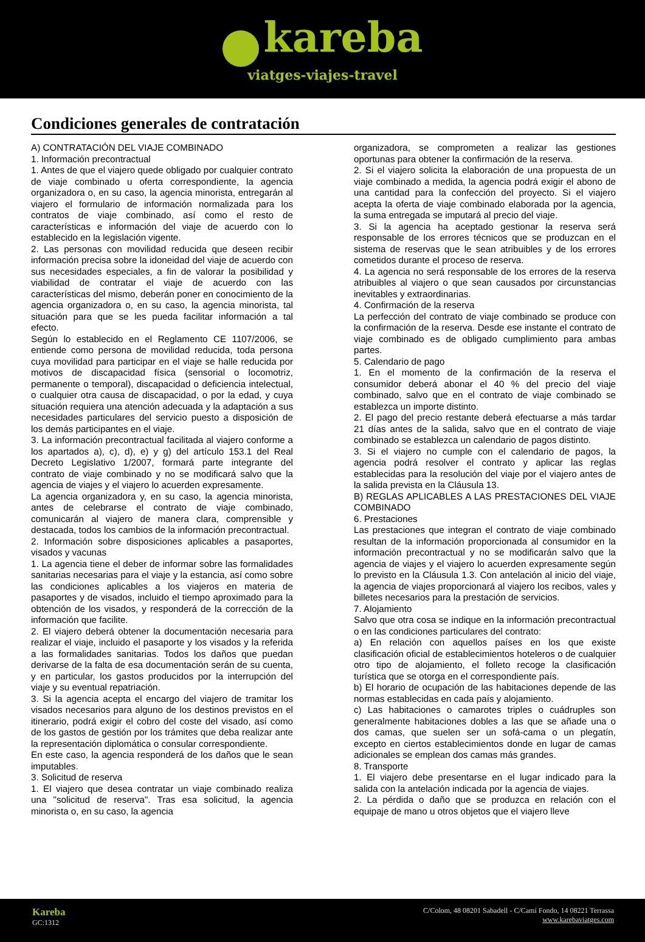kareba
viatges-viajes-travel
Condiciones generales de contratación
A) CONTRATACIÓN DEL VIAJE COMBINADO
1. Información precontractual
1. Antes de que el viajero quede obligado por cualquier contrato de viaje combinado u oferta correspondiente, la agencia organizadora o, en su caso, la agencia minorista, entregarán al viajero el formulario de información normalizada para los contratos de viaje combinado, así como el resto de características e información del viaje de acuerdo con lo establecido en la legislación vigente.
2. Las personas con movilidad reducida que deseen recibir información precisa sobre la idoneidad del viaje de acuerdo con sus necesidades especiales, a fin de valorar la posibilidad y viabilidad de contratar el viaje de acuerdo con las características del mismo, deberán poner en conocimiento de la agencia organizadora o, en su caso, la agencia minorista, tal situación para que se les pueda facilitar información a tal efecto.
Según lo establecido en el Reglamento CE 1107/2006, se entiende como persona de movilidad reducida, toda persona cuya movilidad para participar en el viaje se halle reducida por motivos de discapacidad física (sensorial o locomotriz, permanente o temporal), discapacidad o deficiencia intelectual, o cualquier otra causa de discapacidad, o por la edad, y cuya situación requiera una atención adecuada y la adaptación a sus necesidades particulares del servicio puesto a disposición de los demás participantes en el viaje.
3. La información precontractual facilitada al viajero conforme a los apartados a), c), d), e) y g) del artículo 153.1 del Real Decreto Legislativo 1/2007, formará parte integrante del contrato de viaje combinado y no se modificará salvo que la agencia de viajes y el viajero lo acuerden expresamente.
La agencia organizadora y, en su caso, la agencia minorista, antes de celebrarse el contrato de viaje combinado, comunicarán al viajero de manera clara, comprensible y destacada, todos los cambios de la información precontractual.
2. Información sobre disposiciones aplicables a pasaportes, visados y vacunas
1. La agencia tiene el deber de informar sobre las formalidades sanitarias necesarias para el viaje y la estancia, así como sobre las condiciones aplicables a los viajeros en materia de pasaportes y de visados, incluido el tiempo aproximado para la obtención de los visados, y responderá de la corrección de la información que facilite.
2. El viajero deberá obtener la documentación necesaria para realizar el viaje, incluido el pasaporte y los visados y la referida a las formalidades sanitarias. Todos los daños que puedan derivarse de la falta de esa documentación serán de su cuenta, y en particular, los gastos producidos por la interrupción del viaje y su eventual repatriación.
3. Si la agencia acepta el encargo del viajero de tramitar los visados necesarios para alguno de los destinos previstos en el itinerario, podrá exigir el cobro del coste del visado, así como de los gastos de gestión por los trámites que deba realizar ante la representación diplomática o consular correspondiente.
En este caso, la agencia responderá de los daños que le sean imputables.
3. Solicitud de reserva
1. El viajero que desea contratar un viaje combinado realiza una "solicitud de reserva". Tras esa solicitud, la agencia minorista o, en su caso, la agencia
organizadora, se comprometen a realizar las gestiones oportunas para obtener la confirmación de la reserva.
2. Si el viajero solicita la elaboración de una propuesta de un viaje combinado a medida, la agencia podrá exigir el abono de una cantidad para la confección del proyecto. Si el viajero acepta la oferta de viaje combinado elaborada por la agencia, la suma entregada se imputará al precio del viaje.
3. Si la agencia ha aceptado gestionar la reserva será responsable de los errores técnicos que se produzcan en el sistema de reservas que le sean atribuibles y de los errores cometidos durante el proceso de reserva.
4. La agencia no será responsable de los errores de la reserva atribuibles al viajero o que sean causados por circunstancias inevitables y extraordinarias.
4. Confirmación de la reserva
La perfección del contrato de viaje combinado se produce con la confirmación de la reserva. Desde ese instante el contrato de viaje combinado es de obligado cumplimiento para ambas partes.
5. Calendario de pago
1. En el momento de la confirmación de la reserva el consumidor deberá abonar el 40 % del precio del viaje combinado, salvo que en el contrato de viaje combinado se establezca un importe distinto.
2. El pago del precio restante deberá efectuarse a más tardar 21 días antes de la salida, salvo que en el contrato de viaje combinado se establezca un calendario de pagos distinto.
3. Si el viajero no cumple con el calendario de pagos, la agencia podrá resolver el contrato y aplicar las reglas establecidas para la resolución del viaje por el viajero antes de la salida prevista en la Cláusula 13.
B) REGLAS APLICABLES A LAS PRESTACIONES DEL VIAJE COMBINADO
6. Prestaciones
Las prestaciones que integran el contrato de viaje combinado resultan de la información proporcionada al consumidor en la información precontractual y no se modificarán salvo que la agencia de viajes y el viajero lo acuerden expresamente según lo previsto en la Cláusula 1.3. Con antelación al inicio del viaje, la agencia de viajes proporcionará al viajero los recibos, vales y billetes necesarios para la prestación de servicios.
7. Alojamiento
Salvo que otra cosa se indique en la información precontractual o en las condiciones particulares del contrato:
a) En relación con aquellos países en los que existe clasificación oficial de establecimientos hoteleros o de cualquier otro tipo de alojamiento, el folleto recoge la clasificación turística que se otorga en el correspondiente país.
b) El horario de ocupación de las habitaciones depende de las normas establecidas en cada país y alojamiento.
c) Las habitaciones o camarotes triples o cuádruples son generalmente habitaciones dobles a las que se añade una o dos camas, que suelen ser un sofá-cama o un plegatín, excepto en ciertos establecimientos donde en lugar de camas adicionales se emplean dos camas más grandes.
8. Transporte
1. El viajero debe presentarse en el lugar indicado para la salida con la antelación indicada por la agencia de viajes.
2. La pérdida o daño que se produzca en relación con el equipaje de mano u otros objetos que el viajero lleve
Kareba
GC:1312
C/Colom, 48 08201 Sabadell - C/Camí Fondo, 14 08221 Terrassa
www.karebaviatges.com